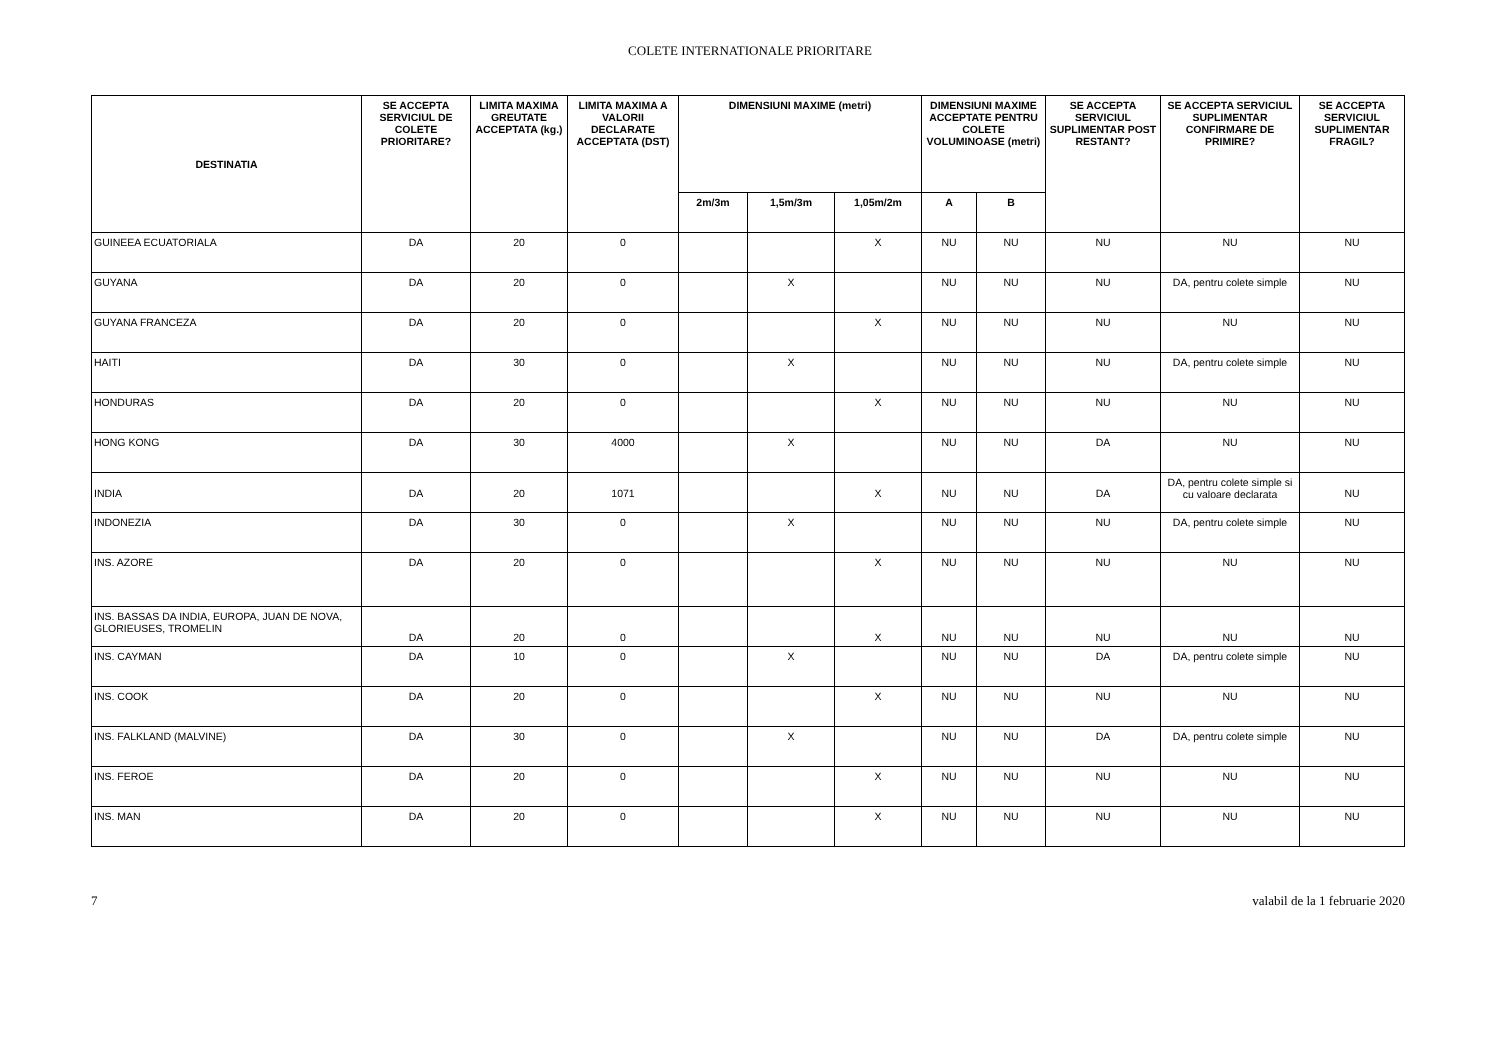COLETE INTERNATIONALE PRIORITARE
| DESTINATIA | SE ACCEPTA SERVICIUL DE COLETE PRIORITARE? | LIMITA MAXIMA GREUTATE ACCEPTATA (kg.) | LIMITA MAXIMA A VALORII DECLARATE ACCEPTATA (DST) | DIMENSIUNI MAXIME (metri) | | | DIMENSIUNI MAXIME ACCEPTATE PENTRU COLETE VOLUMINOASE (metri) | | SE ACCEPTA SERVICIUL SUPLIMENTAR POST RESTANT? | SE ACCEPTA SERVICIUL SUPLIMENTAR CONFIRMARE DE PRIMIRE? | SE ACCEPTA SERVICIUL SUPLIMENTAR FRAGIL? |
| --- | --- | --- | --- | --- | --- | --- | --- | --- | --- | --- | --- |
| | | | | 2m/3m | 1,5m/3m | 1,05m/2m | A | B | | | |
| GUINEEA ECUATORIALA | DA | 20 | 0 | | | X | NU | NU | NU | NU | NU |
| GUYANA | DA | 20 | 0 | | X | | NU | NU | NU | DA, pentru colete simple | NU |
| GUYANA FRANCEZA | DA | 20 | 0 | | | X | NU | NU | NU | NU | NU |
| HAITI | DA | 30 | 0 | | X | | NU | NU | NU | DA, pentru colete simple | NU |
| HONDURAS | DA | 20 | 0 | | | X | NU | NU | NU | NU | NU |
| HONG KONG | DA | 30 | 4000 | | X | | NU | NU | DA | NU | NU |
| INDIA | DA | 20 | 1071 | | | X | NU | NU | DA | DA, pentru colete simple si cu valoare declarata | NU |
| INDONEZIA | DA | 30 | 0 | | X | | NU | NU | NU | DA, pentru colete simple | NU |
| INS. AZORE | DA | 20 | 0 | | | X | NU | NU | NU | NU | NU |
| INS. BASSAS DA INDIA, EUROPA, JUAN DE NOVA, GLORIEUSES, TROMELIN | DA | 20 | 0 | | | X | NU | NU | NU | NU | NU |
| INS. CAYMAN | DA | 10 | 0 | | X | | NU | NU | DA | DA, pentru colete simple | NU |
| INS. COOK | DA | 20 | 0 | | | X | NU | NU | NU | NU | NU |
| INS. FALKLAND (MALVINE) | DA | 30 | 0 | | X | | NU | NU | DA | DA, pentru colete simple | NU |
| INS. FEROE | DA | 20 | 0 | | | X | NU | NU | NU | NU | NU |
| INS. MAN | DA | 20 | 0 | | | X | NU | NU | NU | NU | NU |
7 valabil de la 1 februarie 2020